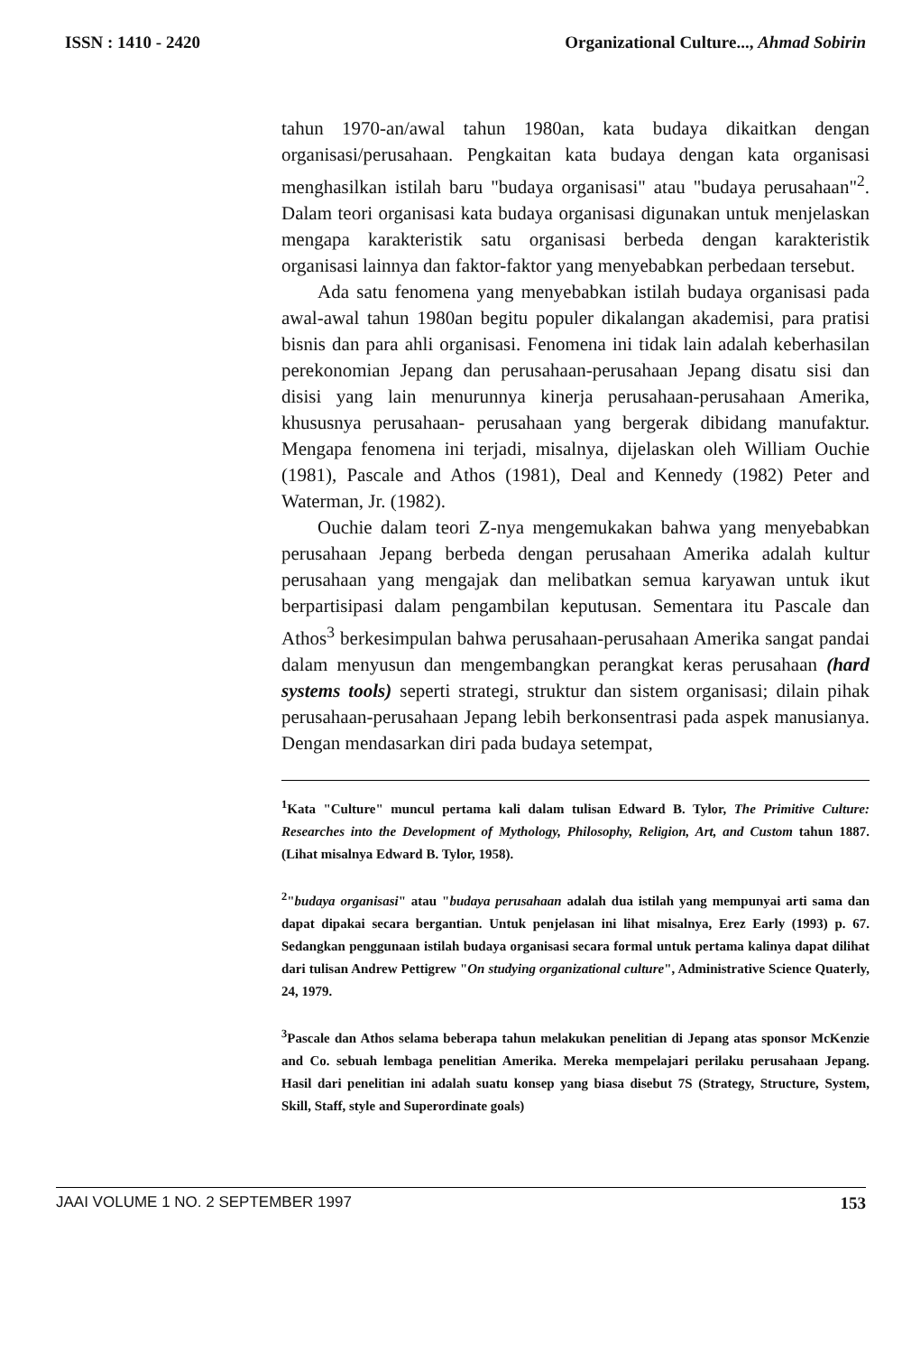ISSN : 1410 - 2420 Organizational Culture..., Ahmad Sobirin
tahun 1970-an/awal tahun 1980an, kata budaya dikaitkan dengan organisasi/perusahaan. Pengkaitan kata budaya dengan kata organisasi menghasilkan istilah baru "budaya organisasi" atau "budaya perusahaan"<sup>2</sup>. Dalam teori organisasi kata budaya organisasi digunakan untuk menjelaskan mengapa karakteristik satu organisasi berbeda dengan karakteristik organisasi lainnya dan faktor-faktor yang menyebabkan perbedaan tersebut.
Ada satu fenomena yang menyebabkan istilah budaya organisasi pada awal-awal tahun 1980an begitu populer dikalangan akademisi, para pratisi bisnis dan para ahli organisasi. Fenomena ini tidak lain adalah keberhasilan perekonomian Jepang dan perusahaan-perusahaan Jepang disatu sisi dan disisi yang lain menurunnya kinerja perusahaan-perusahaan Amerika, khususnya perusahaan- perusahaan yang bergerak dibidang manufaktur. Mengapa fenomena ini terjadi, misalnya, dijelaskan oleh William Ouchie (1981), Pascale and Athos (1981), Deal and Kennedy (1982) Peter and Waterman, Jr. (1982).
Ouchie dalam teori Z-nya mengemukakan bahwa yang menyebabkan perusahaan Jepang berbeda dengan perusahaan Amerika adalah kultur perusahaan yang mengajak dan melibatkan semua karyawan untuk ikut berpartisipasi dalam pengambilan keputusan. Sementara itu Pascale dan Athos<sup>3</sup> berkesimpulan bahwa perusahaan-perusahaan Amerika sangat pandai dalam menyusun dan mengembangkan perangkat keras perusahaan (hard systems tools) seperti strategi, struktur dan sistem organisasi; dilain pihak perusahaan-perusahaan Jepang lebih berkonsentrasi pada aspek manusianya. Dengan mendasarkan diri pada budaya setempat,
<sup>1</sup> Kata "Culture" muncul pertama kali dalam tulisan Edward B. Tylor, The Primitive Culture: Researches into the Development of Mythology, Philosophy, Religion, Art, and Custom tahun 1887. (Lihat misalnya Edward B. Tylor, 1958).
<sup>2</sup> "budaya organisasi" atau "budaya perusahaan adalah dua istilah yang mempunyai arti sama dan dapat dipakai secara bergantian. Untuk penjelasan ini lihat misalnya, Erez Early (1993) p. 67. Sedangkan penggunaan istilah budaya organisasi secara formal untuk pertama kalinya dapat dilihat dari tulisan Andrew Pettigrew "On studying organizational culture", Administrative Science Quaterly, 24, 1979.
<sup>3</sup> Pascale dan Athos selama beberapa tahun melakukan penelitian di Jepang atas sponsor McKenzie and Co. sebuah lembaga penelitian Amerika. Mereka mempelajari perilaku perusahaan Jepang. Hasil dari penelitian ini adalah suatu konsep yang biasa disebut 7S (Strategy, Structure, System, Skill, Staff, style and Superordinate goals)
JAAI VOLUME 1 NO. 2 SEPTEMBER 1997 153